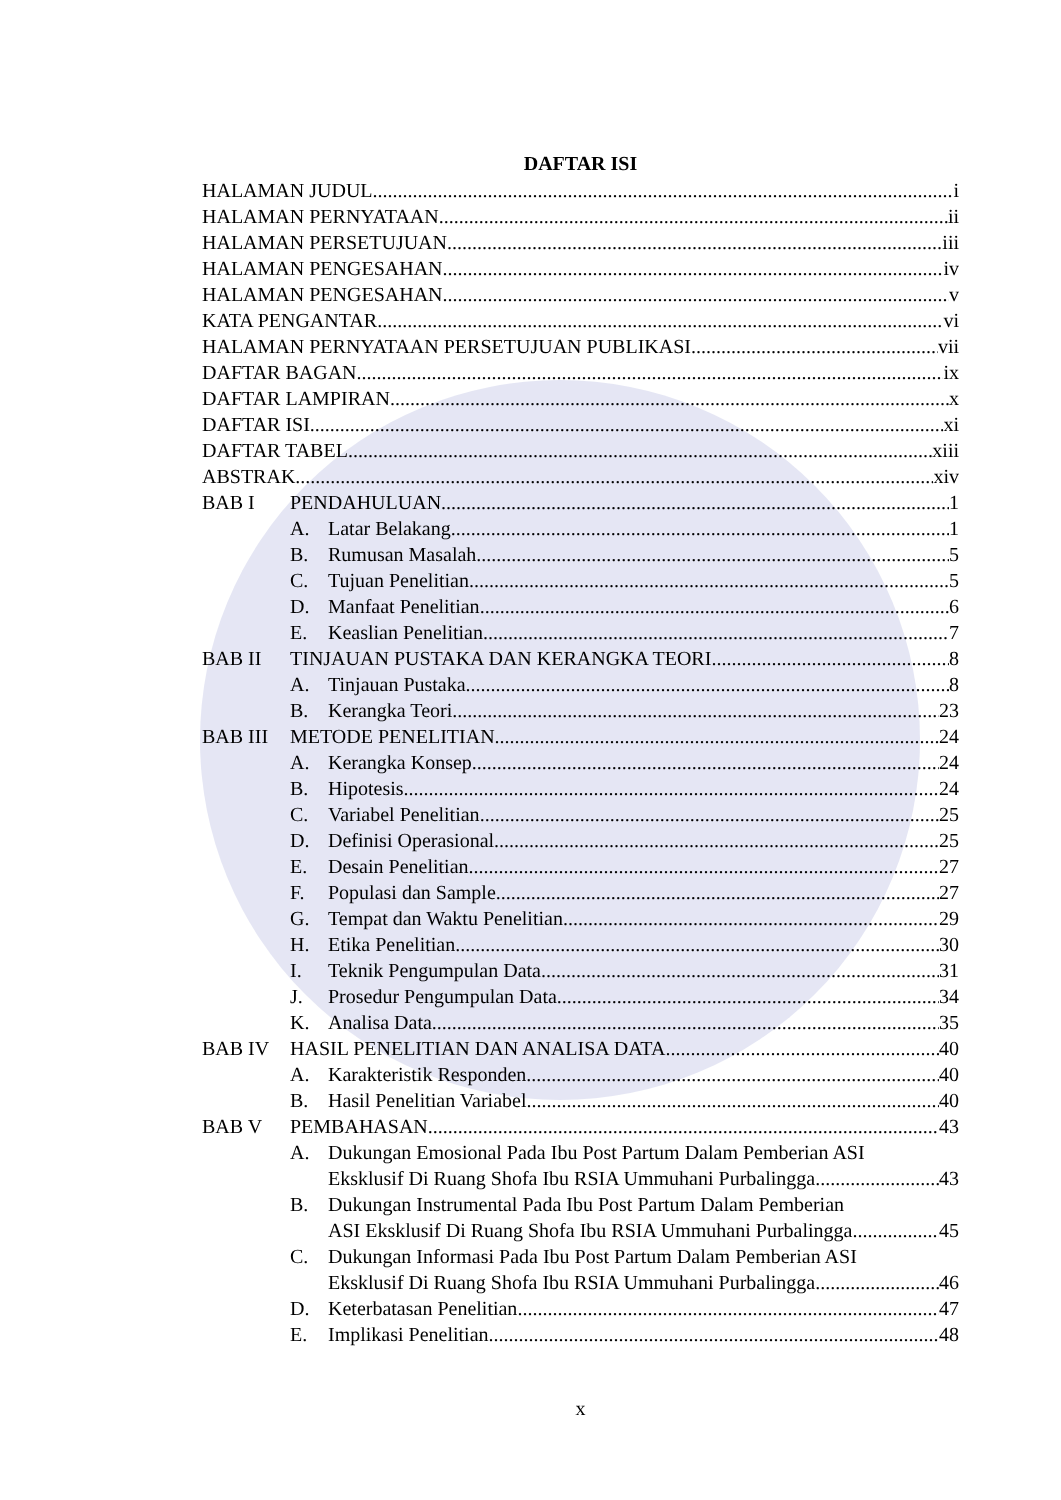DAFTAR ISI
HALAMAN JUDUL i
HALAMAN PERNYATAAN ii
HALAMAN PERSETUJUAN iii
HALAMAN PENGESAHAN iv
HALAMAN PENGESAHAN v
KATA PENGANTAR vi
HALAMAN PERNYATAAN PERSETUJUAN PUBLIKASI vii
DAFTAR BAGAN ix
DAFTAR LAMPIRAN x
DAFTAR ISI xi
DAFTAR TABEL xiii
ABSTRAK xiv
BAB I PENDAHULUAN 1
A. Latar Belakang 1
B. Rumusan Masalah 5
C. Tujuan Penelitian 5
D. Manfaat Penelitian 6
E. Keaslian Penelitian 7
BAB II TINJAUAN PUSTAKA DAN KERANGKA TEORI 8
A. Tinjauan Pustaka 8
B. Kerangka Teori 23
BAB III METODE PENELITIAN 24
A. Kerangka Konsep 24
B. Hipotesis 24
C. Variabel Penelitian 25
D. Definisi Operasional 25
E. Desain Penelitian 27
F. Populasi dan Sample 27
G. Tempat dan Waktu Penelitian 29
H. Etika Penelitian 30
I. Teknik Pengumpulan Data 31
J. Prosedur Pengumpulan Data 34
K. Analisa Data 35
BAB IV HASIL PENELITIAN DAN ANALISA DATA 40
A. Karakteristik Responden 40
B. Hasil Penelitian Variabel 40
BAB V PEMBAHASAN 43
A. Dukungan Emosional Pada Ibu Post Partum Dalam Pemberian ASI
Eksklusif Di Ruang Shofa Ibu RSIA Ummuhani Purbalingga 43
B. Dukungan Instrumental Pada Ibu Post Partum Dalam Pemberian
ASI Eksklusif Di Ruang Shofa Ibu RSIA Ummuhani Purbalingga 45
C. Dukungan Informasi Pada Ibu Post Partum Dalam Pemberian ASI
Eksklusif Di Ruang Shofa Ibu RSIA Ummuhani Purbalingga 46
D. Keterbatasan Penelitian 47
E. Implikasi Penelitian 48
x